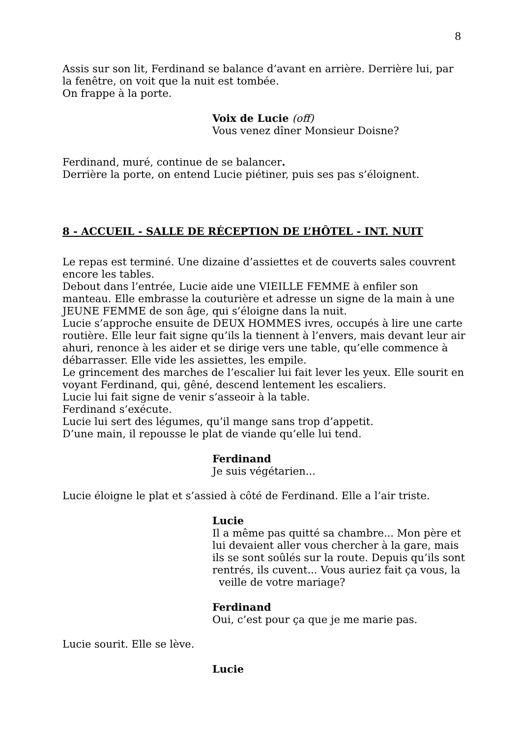8
Assis sur son lit, Ferdinand se balance d’avant en arrière. Derrière lui, par la fenêtre, on voit que la nuit est tombée.
On frappe à la porte.
Voix de Lucie (off)
Vous venez dîner Monsieur Doisne?
Ferdinand, muré, continue de se balancer.
Derrière la porte, on entend Lucie piétiner, puis ses pas s’éloignent.
8 - ACCUEIL - SALLE DE RÉCEPTION DE L’HÔTEL - INT. NUIT
Le repas est terminé. Une dizaine d’assiettes et de couverts sales couvrent encore les tables.
Debout dans l’entrée, Lucie aide une VIEILLE FEMME à enfiler son manteau. Elle embrasse la couturière et adresse un signe de la main à une JEUNE FEMME de son âge, qui s’éloigne dans la nuit.
Lucie s’approche ensuite de DEUX HOMMES ivres, occupés à lire une carte routière. Elle leur fait signe qu’ils la tiennent à l’envers, mais devant leur air ahuri, renonce à les aider et se dirige vers une table, qu’elle commence à débarrasser. Elle vide les assiettes, les empile.
Le grincement des marches de l’escalier lui fait lever les yeux. Elle sourit en voyant Ferdinand, qui, gêné, descend lentement les escaliers.
Lucie lui fait signe de venir s’asseoir à la table.
Ferdinand s’exécute.
Lucie lui sert des légumes, qu’il mange sans trop d’appetit.
D’une main, il repousse le plat de viande qu’elle lui tend.
Ferdinand
Je suis végétarien...
Lucie éloigne le plat et s’assied à côté de Ferdinand. Elle a l’air triste.
Lucie
Il a même pas quitté sa chambre... Mon père et lui devaient aller vous chercher à la gare, mais ils se sont soûlés sur la route. Depuis qu’ils sont rentrés, ils cuvent... Vous auriez fait ça vous, la veille de votre mariage?
Ferdinand
Oui, c’est pour ça que je me marie pas.
Lucie sourit. Elle se lève.
Lucie